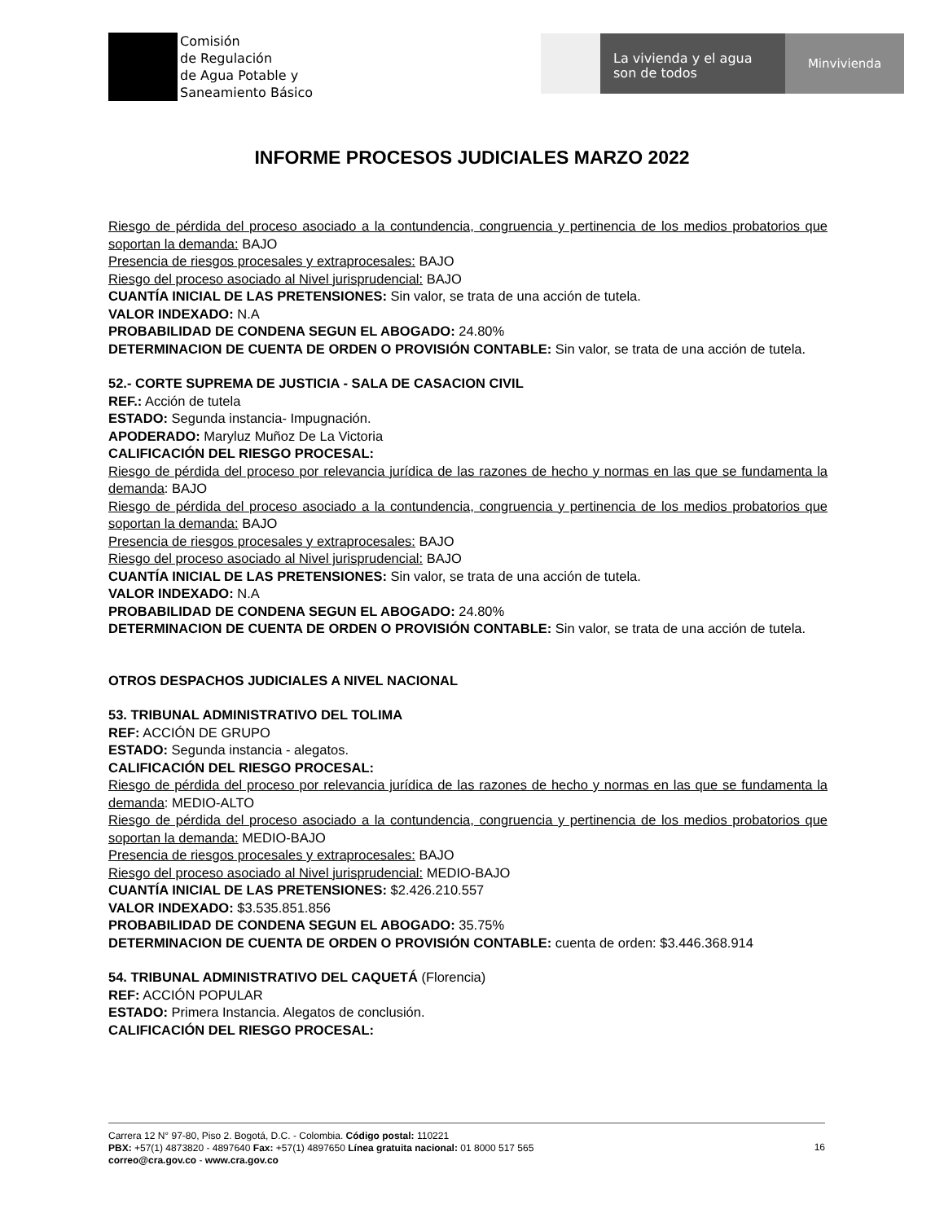Comisión
de Regulación
de Agua Potable y
Saneamiento Básico
La vivienda y el agua
son de todos
Minvivienda
INFORME PROCESOS JUDICIALES MARZO 2022
Riesgo de pérdida del proceso asociado a la contundencia, congruencia y pertinencia de los medios probatorios que soportan la demanda: BAJO
Presencia de riesgos procesales y extraprocesales: BAJO
Riesgo del proceso asociado al Nivel jurisprudencial: BAJO
CUANTÍA INICIAL DE LAS PRETENSIONES: Sin valor, se trata de una acción de tutela.
VALOR INDEXADO: N.A
PROBABILIDAD DE CONDENA SEGUN EL ABOGADO: 24.80%
DETERMINACION DE CUENTA DE ORDEN O PROVISIÓN CONTABLE: Sin valor, se trata de una acción de tutela.
52.- CORTE SUPREMA DE JUSTICIA - SALA DE CASACION CIVIL
REF.: Acción de tutela
ESTADO: Segunda instancia- Impugnación.
APODERADO: Maryluz Muñoz De La Victoria
CALIFICACIÓN DEL RIESGO PROCESAL:
Riesgo de pérdida del proceso por relevancia jurídica de las razones de hecho y normas en las que se fundamenta la demanda: BAJO
Riesgo de pérdida del proceso asociado a la contundencia, congruencia y pertinencia de los medios probatorios que soportan la demanda: BAJO
Presencia de riesgos procesales y extraprocesales: BAJO
Riesgo del proceso asociado al Nivel jurisprudencial: BAJO
CUANTÍA INICIAL DE LAS PRETENSIONES: Sin valor, se trata de una acción de tutela.
VALOR INDEXADO: N.A
PROBABILIDAD DE CONDENA SEGUN EL ABOGADO: 24.80%
DETERMINACION DE CUENTA DE ORDEN O PROVISIÓN CONTABLE: Sin valor, se trata de una acción de tutela.
OTROS DESPACHOS JUDICIALES A NIVEL NACIONAL
53. TRIBUNAL ADMINISTRATIVO DEL TOLIMA
REF: ACCIÓN DE GRUPO
ESTADO: Segunda instancia - alegatos.
CALIFICACIÓN DEL RIESGO PROCESAL:
Riesgo de pérdida del proceso por relevancia jurídica de las razones de hecho y normas en las que se fundamenta la demanda: MEDIO-ALTO
Riesgo de pérdida del proceso asociado a la contundencia, congruencia y pertinencia de los medios probatorios que soportan la demanda: MEDIO-BAJO
Presencia de riesgos procesales y extraprocesales: BAJO
Riesgo del proceso asociado al Nivel jurisprudencial: MEDIO-BAJO
CUANTÍA INICIAL DE LAS PRETENSIONES: $2.426.210.557
VALOR INDEXADO: $3.535.851.856
PROBABILIDAD DE CONDENA SEGUN EL ABOGADO: 35.75%
DETERMINACION DE CUENTA DE ORDEN O PROVISIÓN CONTABLE: cuenta de orden: $3.446.368.914
54. TRIBUNAL ADMINISTRATIVO DEL CAQUETÁ (Florencia)
REF: ACCIÓN POPULAR
ESTADO: Primera Instancia. Alegatos de conclusión.
CALIFICACIÓN DEL RIESGO PROCESAL:
Carrera 12 N° 97-80, Piso 2. Bogotá, D.C. - Colombia. Código postal: 110221
PBX: +57(1) 4873820 - 4897640 Fax: +57(1) 4897650 Línea gratuita nacional: 01 8000 517 565
correo@cra.gov.co - www.cra.gov.co
16